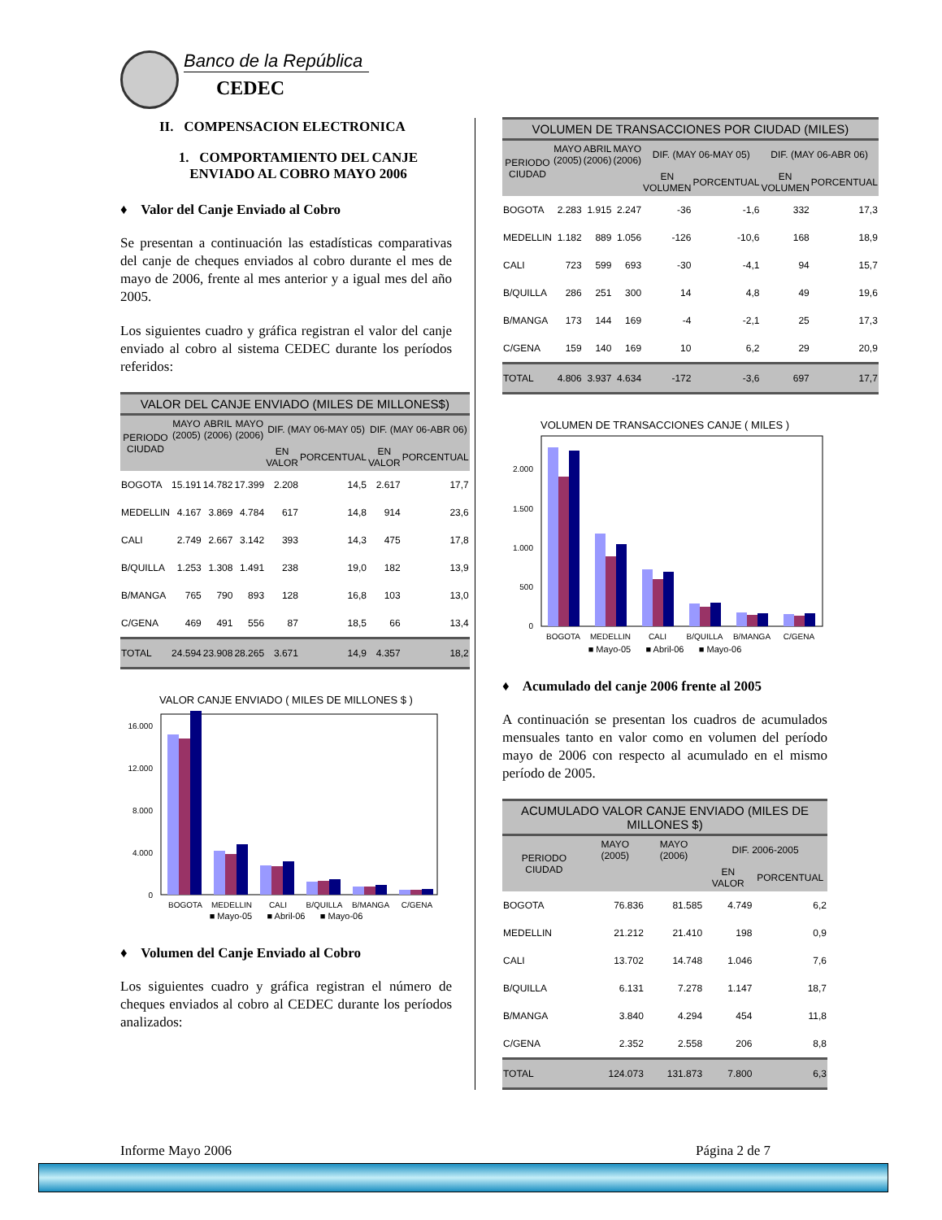Banco de la República CEDEC
II. COMPENSACION ELECTRONICA
1. COMPORTAMIENTO DEL CANJE ENVIADO AL COBRO MAYO 2006
♦ Valor del Canje Enviado al Cobro
Se presentan a continuación las estadísticas comparativas del canje de cheques enviados al cobro durante el mes de mayo de 2006, frente al mes anterior y a igual mes del año 2005.
Los siguientes cuadro y gráfica registran el valor del canje enviado al cobro al sistema CEDEC durante los períodos referidos:
| VALOR DEL CANJE ENVIADO (MILES DE MILLONES$) | | | | | | | |
| --- | --- | --- | --- | --- | --- | --- | --- |
| PERIODO CIUDAD | MAYO (2005) | ABRIL (2006) | MAYO (2006) | DIF. (MAY 06-MAY 05) | | DIF. (MAY 06-ABR 06) | |
| | | | | EN VALOR | PORCENTUAL | EN VALOR | PORCENTUAL |
| BOGOTA | 15.191 | 14.782 | 17.399 | 2.208 | 14,5 | 2.617 | 17,7 |
| MEDELLIN | 4.167 | 3.869 | 4.784 | 617 | 14,8 | 914 | 23,6 |
| CALI | 2.749 | 2.667 | 3.142 | 393 | 14,3 | 475 | 17,8 |
| B/QUILLA | 1.253 | 1.308 | 1.491 | 238 | 19,0 | 182 | 13,9 |
| B/MANGA | 765 | 790 | 893 | 128 | 16,8 | 103 | 13,0 |
| C/GENA | 469 | 491 | 556 | 87 | 18,5 | 66 | 13,4 |
| TOTAL | 24.594 | 23.908 | 28.265 | 3.671 | 14,9 | 4.357 | 18,2 |
VALOR CANJE ENVIADO ( MILES DE MILLONES $ )
16.000
12.000
8.000
4.000
0
BOGOTA
MEDELLIN
CALI
B/QUILLA
B/MANGA
C/GENA
■ Mayo-05 ■ Abril-06 ■ Mayo-06
♦ Volumen del Canje Enviado al Cobro
Los siguientes cuadro y gráfica registran el número de cheques enviados al cobro al CEDEC durante los períodos analizados:
| VOLUMEN DE TRANSACCIONES POR CIUDAD (MILES) | | | | | | | |
| --- | --- | --- | --- | --- | --- | --- | --- |
| PERIODO CIUDAD | MAYO (2005) | ABRIL (2006) | MAYO (2006) | DIF. (MAY 06-MAY 05) | | DIF. (MAY 06-ABR 06) | |
| | | | | EN VOLUMEN | PORCENTUAL | EN VOLUMEN | PORCENTUAL |
| BOGOTA | 2.283 | 1.915 | 2.247 | -36 | -1,6 | 332 | 17,3 |
| MEDELLIN | 1.182 | 889 | 1.056 | -126 | -10,6 | 168 | 18,9 |
| CALI | 723 | 599 | 693 | -30 | -4,1 | 94 | 15,7 |
| B/QUILLA | 286 | 251 | 300 | 14 | 4,8 | 49 | 19,6 |
| B/MANGA | 173 | 144 | 169 | -4 | -2,1 | 25 | 17,3 |
| C/GENA | 159 | 140 | 169 | 10 | 6,2 | 29 | 20,9 |
| TOTAL | 4.806 | 3.937 | 4.634 | -172 | -3,6 | 697 | 17,7 |
VOLUMEN DE TRANSACCIONES CANJE ( MILES )
2.000
1.500
1.000
500
0
BOGOTA
MEDELLIN
CALI
B/QUILLA
B/MANGA
C/GENA
■ Mayo-05 ■ Abril-06 ■ Mayo-06
♦ Acumulado del canje 2006 frente al 2005
A continuación se presentan los cuadros de acumulados mensuales tanto en valor como en volumen del período mayo de 2006 con respecto al acumulado en el mismo período de 2005.
| ACUMULADO VALOR CANJE ENVIADO (MILES DE MILLONES $) | | | | |
| --- | --- | --- | --- | --- |
| PERIODO CIUDAD | MAYO (2005) | MAYO (2006) | DIF. 2006-2005 | |
| | | | EN VALOR | PORCENTUAL |
| BOGOTA | 76.836 | 81.585 | 4.749 | 6,2 |
| MEDELLIN | 21.212 | 21.410 | 198 | 0,9 |
| CALI | 13.702 | 14.748 | 1.046 | 7,6 |
| B/QUILLA | 6.131 | 7.278 | 1.147 | 18,7 |
| B/MANGA | 3.840 | 4.294 | 454 | 11,8 |
| C/GENA | 2.352 | 2.558 | 206 | 8,8 |
| TOTAL | 124.073 | 131.873 | 7.800 | 6,3 |
Informe Mayo 2006 Página 2 de 7